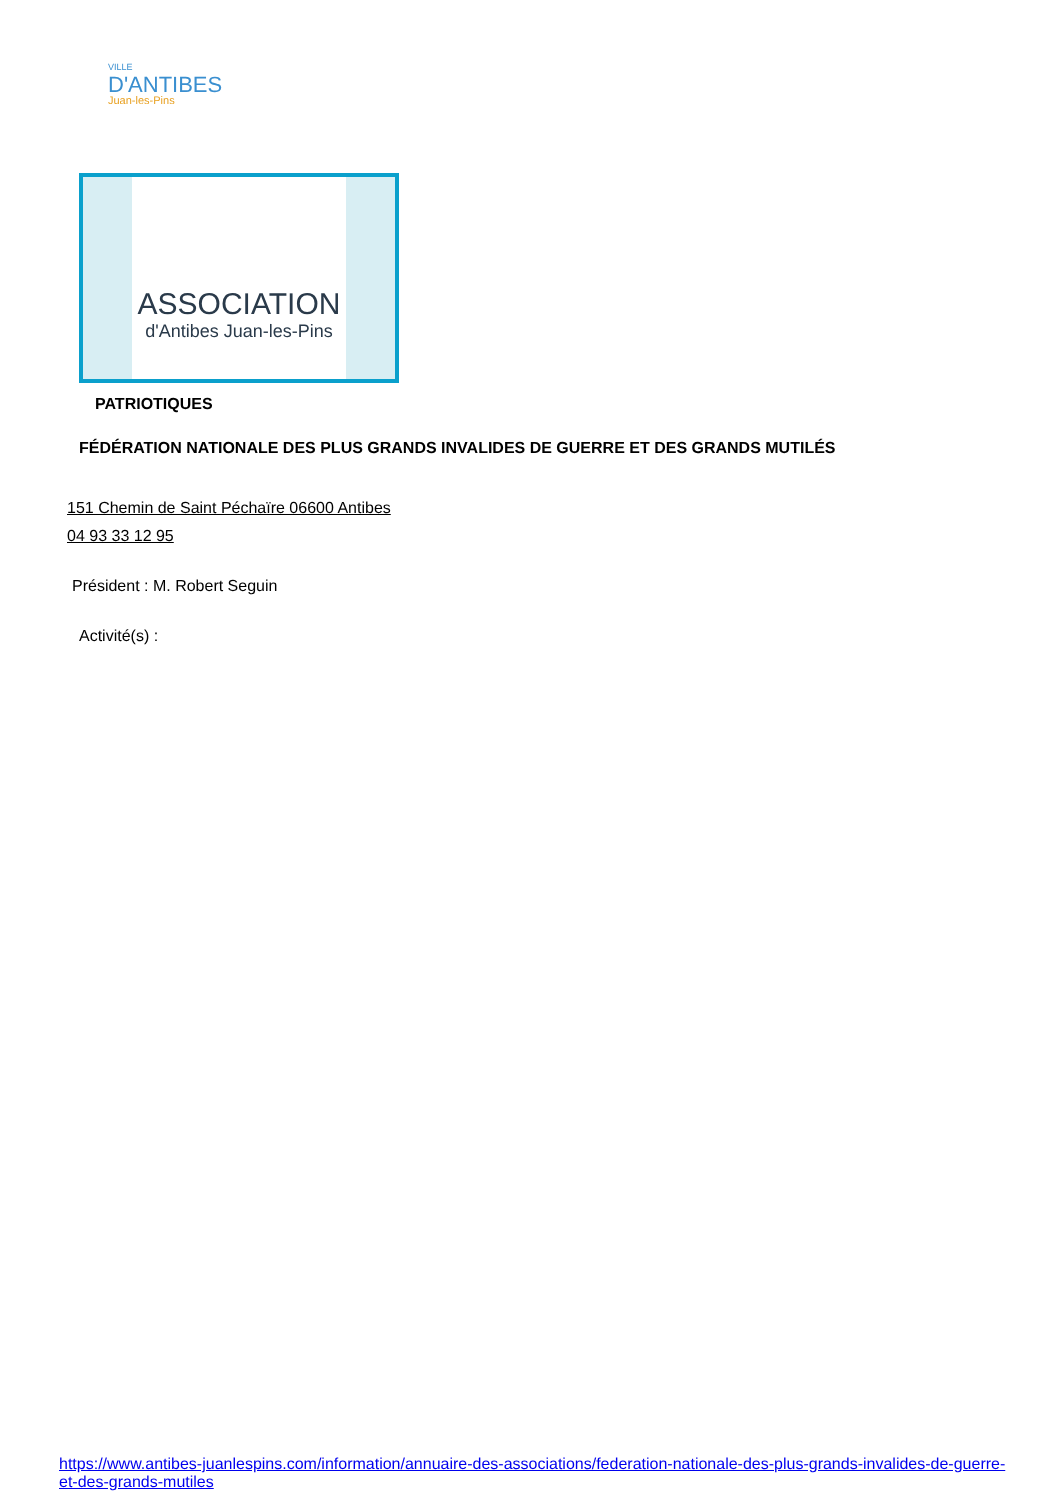VILLE
D'ANTIBES
Juan-les-Pins
ASSOCIATION
d'Antibes Juan-les-Pins
PATRIOTIQUES
FÉDÉRATION NATIONALE DES PLUS GRANDS INVALIDES DE GUERRE ET DES GRANDS MUTILÉS
151 Chemin de Saint Péchaïre 06600 Antibes
04 93 33 12 95
Président : M. Robert Seguin
Activité(s) :
https://www.antibes-juanlespins.com/information/annuaire-des-associations/federation-nationale-des-plus-grands-invalides-de-guerre-et-des-grands-mutiles